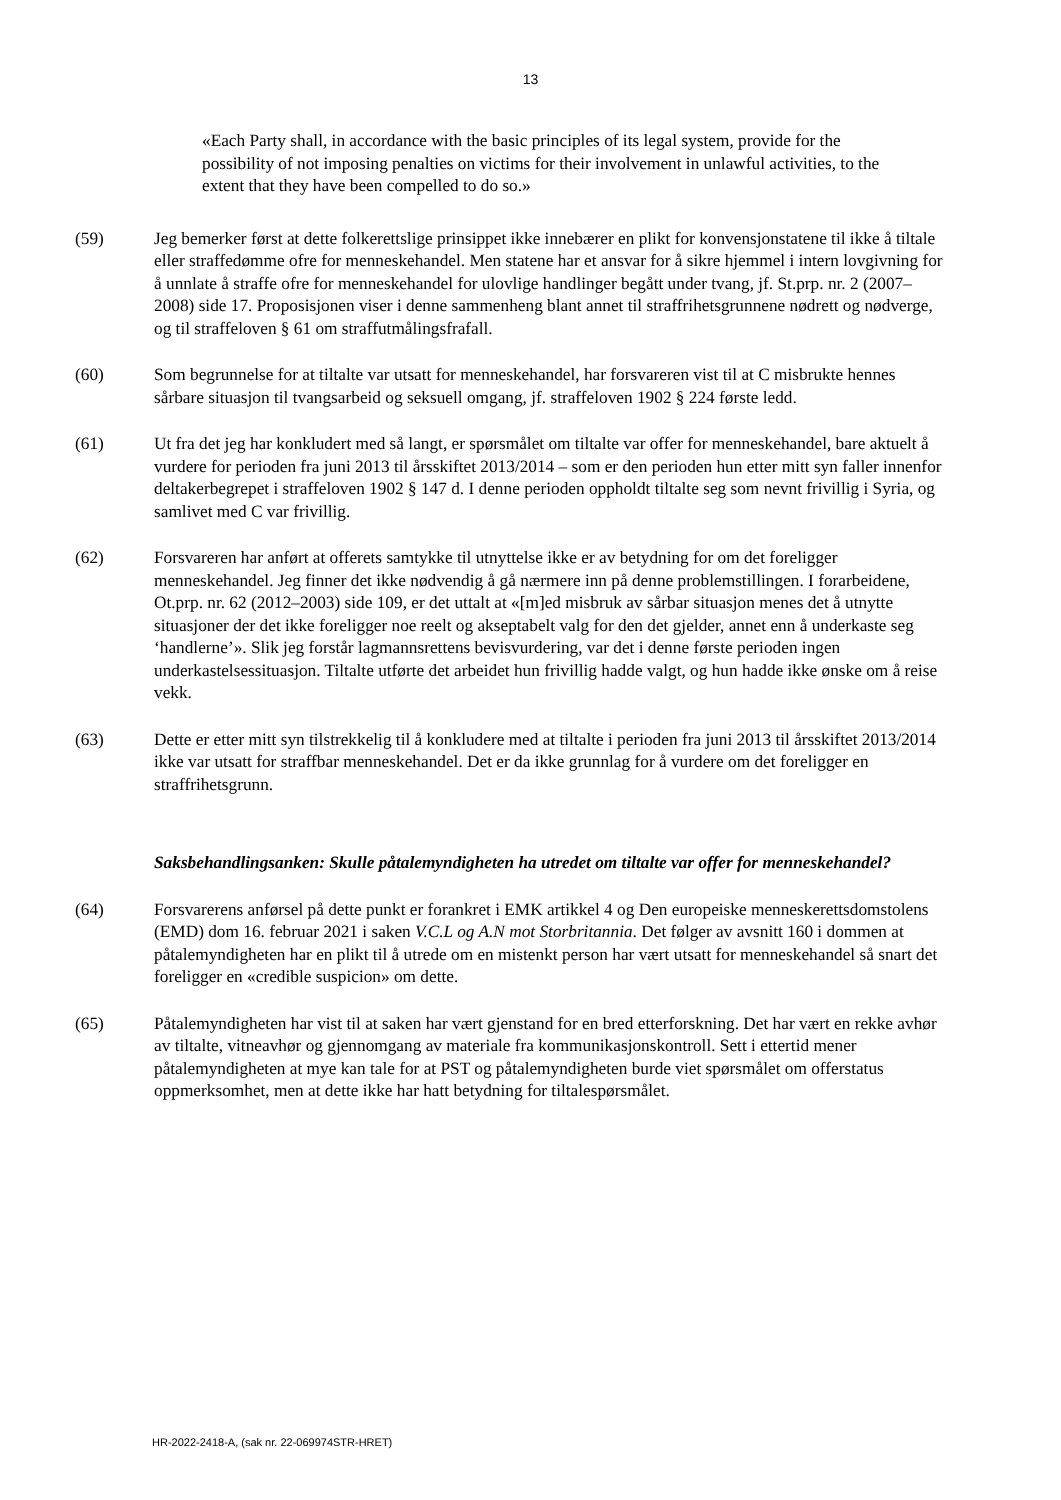13
«Each Party shall, in accordance with the basic principles of its legal system, provide for the possibility of not imposing penalties on victims for their involvement in unlawful activities, to the extent that they have been compelled to do so.»
(59) Jeg bemerker først at dette folkerettslige prinsippet ikke innebærer en plikt for konvensjonstatene til ikke å tiltale eller straffedømme ofre for menneskehandel. Men statene har et ansvar for å sikre hjemmel i intern lovgivning for å unnlate å straffe ofre for menneskehandel for ulovlige handlinger begått under tvang, jf. St.prp. nr. 2 (2007–2008) side 17. Proposisjonen viser i denne sammenheng blant annet til straffrihetsgrunnene nødrett og nødverge, og til straffeloven § 61 om straffutmålingsfrafall.
(60) Som begrunnelse for at tiltalte var utsatt for menneskehandel, har forsvareren vist til at C misbrukte hennes sårbare situasjon til tvangsarbeid og seksuell omgang, jf. straffeloven 1902 § 224 første ledd.
(61) Ut fra det jeg har konkludert med så langt, er spørsmålet om tiltalte var offer for menneskehandel, bare aktuelt å vurdere for perioden fra juni 2013 til årsskiftet 2013/2014 – som er den perioden hun etter mitt syn faller innenfor deltakerbegrepet i straffeloven 1902 § 147 d. I denne perioden oppholdt tiltalte seg som nevnt frivillig i Syria, og samlivet med C var frivillig.
(62) Forsvareren har anført at offerets samtykke til utnyttelse ikke er av betydning for om det foreligger menneskehandel. Jeg finner det ikke nødvendig å gå nærmere inn på denne problemstillingen. I forarbeidene, Ot.prp. nr. 62 (2012–2003) side 109, er det uttalt at «[m]ed misbruk av sårbar situasjon menes det å utnytte situasjoner der det ikke foreligger noe reelt og akseptabelt valg for den det gjelder, annet enn å underkaste seg ‘handlerne’». Slik jeg forstår lagmannsrettens bevisvurdering, var det i denne første perioden ingen underkastelsessituasjon. Tiltalte utførte det arbeidet hun frivillig hadde valgt, og hun hadde ikke ønske om å reise vekk.
(63) Dette er etter mitt syn tilstrekkelig til å konkludere med at tiltalte i perioden fra juni 2013 til årsskiftet 2013/2014 ikke var utsatt for straffbar menneskehandel. Det er da ikke grunnlag for å vurdere om det foreligger en straffrihetsgrunn.
Saksbehandlingsanken: Skulle påtalemyndigheten ha utredet om tiltalte var offer for menneskehandel?
(64) Forsvarerens anførsel på dette punkt er forankret i EMK artikkel 4 og Den europeiske menneskerettsdomstolens (EMD) dom 16. februar 2021 i saken V.C.L og A.N mot Storbritannia. Det følger av avsnitt 160 i dommen at påtalemyndigheten har en plikt til å utrede om en mistenkt person har vært utsatt for menneskehandel så snart det foreligger en «credible suspicion» om dette.
(65) Påtalemyndigheten har vist til at saken har vært gjenstand for en bred etterforskning. Det har vært en rekke avhør av tiltalte, vitneavhør og gjennomgang av materiale fra kommunikasjonskontroll. Sett i ettertid mener påtalemyndigheten at mye kan tale for at PST og påtalemyndigheten burde viet spørsmålet om offerstatus oppmerksomhet, men at dette ikke har hatt betydning for tiltalespørsmålet.
HR-2022-2418-A, (sak nr. 22-069974STR-HRET)